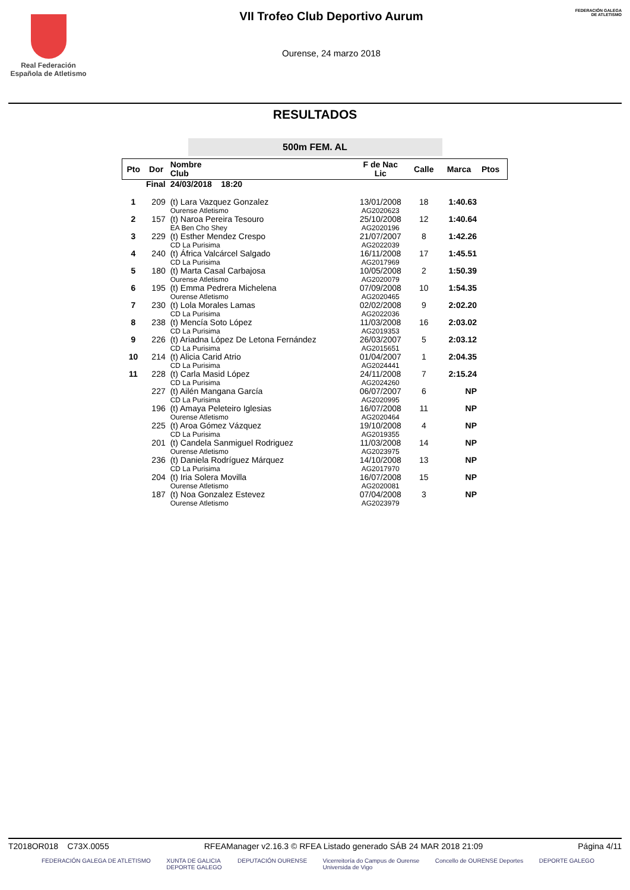Real Federación
Española de Atletismo
VII Trofeo Club Deportivo Aurum
Ourense, 24 marzo 2018
FEDERACIÓN GALEGA DE ATLETISMO
RESULTADOS
500m FEM. AL
| Pto | Dor | Nombre Club | F de Nac Lic | Calle | Marca | Ptos |
| --- | --- | --- | --- | --- | --- | --- |
| Final | | 24/03/2018 18:20 | | | | |
| 1 | 209 | (t) Lara Vazquez Gonzalez Ourense Atletismo | 13/01/2008 AG2020623 | 18 | 1:40.63 | |
| 2 | 157 | (t) Naroa Pereira Tesouro EA Ben Cho Shey | 25/10/2008 AG2020196 | 12 | 1:40.64 | |
| 3 | 229 | (t) Esther Mendez Crespo CD La Purisima | 21/07/2007 AG2022039 | 8 | 1:42.26 | |
| 4 | 240 | (t) África Valcárcel Salgado CD La Purisima | 16/11/2008 AG2017969 | 17 | 1:45.51 | |
| 5 | 180 | (t) Marta Casal Carbajosa Ourense Atletismo | 10/05/2008 AG2020079 | 2 | 1:50.39 | |
| 6 | 195 | (t) Emma Pedrera Michelena Ourense Atletismo | 07/09/2008 AG2020465 | 10 | 1:54.35 | |
| 7 | 230 | (t) Lola Morales Lamas CD La Purisima | 02/02/2008 AG2022036 | 9 | 2:02.20 | |
| 8 | 238 | (t) Mencía Soto López CD La Purisima | 11/03/2008 AG2019353 | 16 | 2:03.02 | |
| 9 | 226 | (t) Ariadna López De Letona Fernández CD La Purisima | 26/03/2007 AG2015651 | 5 | 2:03.12 | |
| 10 | 214 | (t) Alicia Carid Atrio CD La Purisima | 01/04/2007 AG2024441 | 1 | 2:04.35 | |
| 11 | 228 | (t) Carla Masid López CD La Purisima | 24/11/2008 AG2024260 | 7 | 2:15.24 | |
| | 227 | (t) Ailén Mangana García CD La Purisima | 06/07/2007 AG2020995 | 6 | NP | |
| | 196 | (t) Amaya Peleteiro Iglesias Ourense Atletismo | 16/07/2008 AG2020464 | 11 | NP | |
| | 225 | (t) Aroa Gómez Vázquez CD La Purisima | 19/10/2008 AG2019355 | 4 | NP | |
| | 201 | (t) Candela Sanmiguel Rodriguez Ourense Atletismo | 11/03/2008 AG2023975 | 14 | NP | |
| | 236 | (t) Daniela Rodríguez Márquez CD La Purisima | 14/10/2008 AG2017970 | 13 | NP | |
| | 204 | (t) Iria Solera Movilla Ourense Atletismo | 16/07/2008 AG2020081 | 15 | NP | |
| | 187 | (t) Noa Gonzalez Estevez Ourense Atletismo | 07/04/2008 AG2023979 | 3 | NP | |
T2018OR018 C73X.0055 RFEAManager v2.16.3 © RFEA Listado generado SÁB 24 MAR 2018 21:09 Página 4/11
FEDERACIÓN GALEGA DE ATLETISMO XUNTA DE GALICIA
DEPORTE GALEGO DEPUTACIÓN OURENSE Vicerreitoría do Campus de Ourense
Universida de Vigo Concello de OURENSE Deportes DEPORTE GALEGO